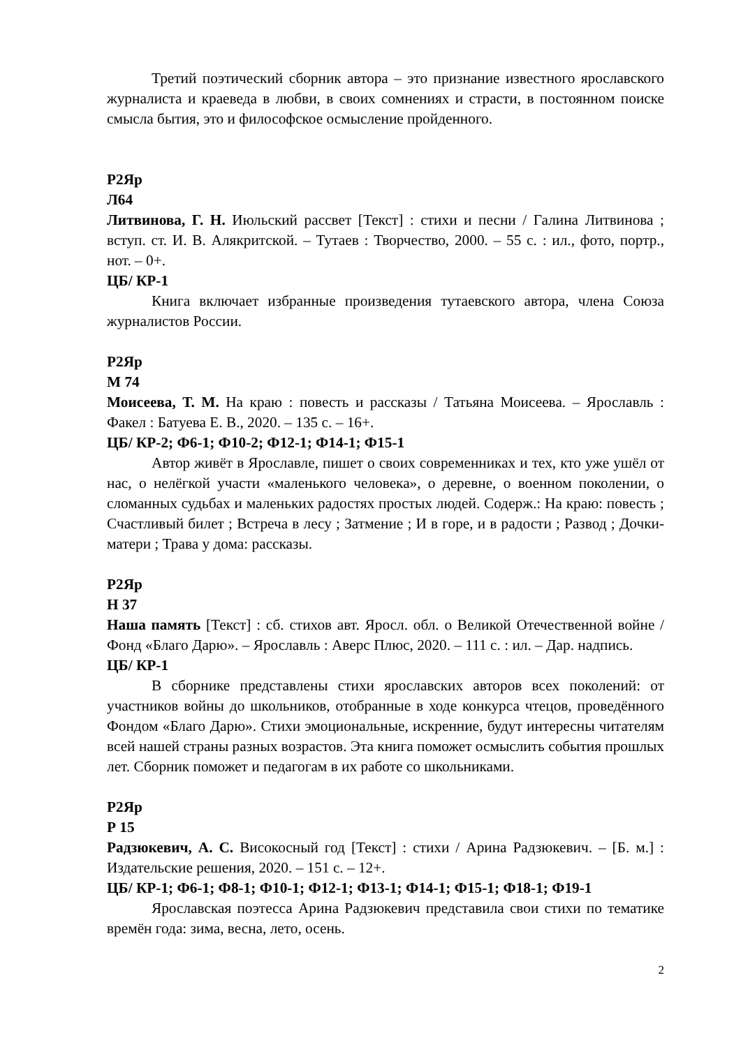Третий поэтический сборник автора – это признание известного ярославского журналиста и краеведа в любви, в своих сомнениях и страсти, в постоянном поиске смысла бытия, это и философское осмысление пройденного.
Р2Яр
Л64
Литвинова, Г. Н. Июльский рассвет [Текст] : стихи и песни / Галина Литвинова ; вступ. ст. И. В. Алякритской. – Тутаев : Творчество, 2000. – 55 с. : ил., фото, портр., нот. – 0+.
ЦБ/ КР-1
Книга включает избранные произведения тутаевского автора, члена Союза журналистов России.
Р2Яр
М 74
Моисеева, Т. М. На краю : повесть и рассказы / Татьяна Моисеева. – Ярославль : Факел : Батуева Е. В., 2020. – 135 с. – 16+.
ЦБ/ КР-2; Ф6-1; Ф10-2; Ф12-1; Ф14-1; Ф15-1
Автор живёт в Ярославле, пишет о своих современниках и тех, кто уже ушёл от нас, о нелёгкой участи «маленького человека», о деревне, о военном поколении, о сломанных судьбах и маленьких радостях простых людей. Содерж.: На краю: повесть ; Счастливый билет ; Встреча в лесу ; Затмение ; И в горе, и в радости ; Развод ; Дочки-матери ; Трава у дома: рассказы.
Р2Яр
Н 37
Наша память [Текст] : сб. стихов авт. Яросл. обл. о Великой Отечественной войне / Фонд «Благо Дарю». – Ярославль : Аверс Плюс, 2020. – 111 с. : ил. – Дар. надпись.
ЦБ/ КР-1
В сборнике представлены стихи ярославских авторов всех поколений: от участников войны до школьников, отобранные в ходе конкурса чтецов, проведённого Фондом «Благо Дарю». Стихи эмоциональные, искренние, будут интересны читателям всей нашей страны разных возрастов. Эта книга поможет осмыслить события прошлых лет. Сборник поможет и педагогам в их работе со школьниками.
Р2Яр
Р 15
Радзюкевич, А. С. Високосный год [Текст] : стихи / Арина Радзюкевич. – [Б. м.] : Издательские решения, 2020. – 151 с. – 12+.
ЦБ/ КР-1; Ф6-1; Ф8-1; Ф10-1; Ф12-1; Ф13-1; Ф14-1; Ф15-1; Ф18-1; Ф19-1
Ярославская поэтесса Арина Радзюкевич представила свои стихи по тематике времён года: зима, весна, лето, осень.
2